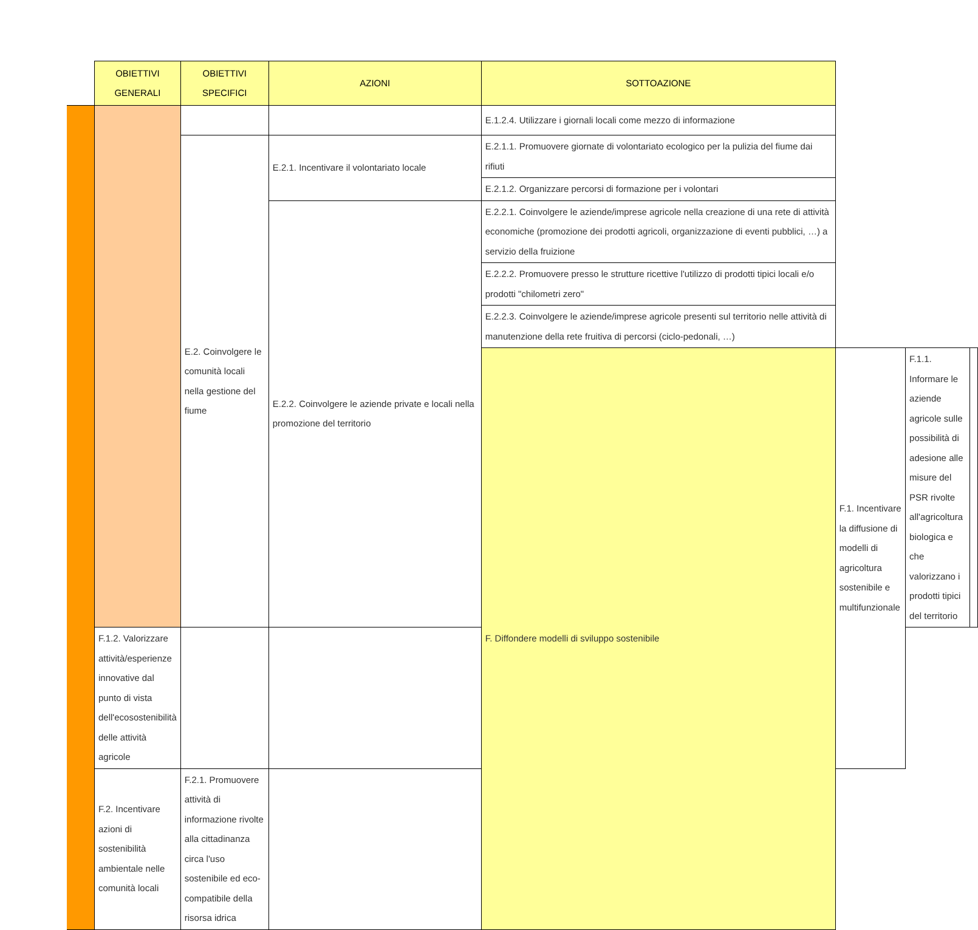| | OBIETTIVI GENERALI | OBIETTIVI SPECIFICI | AZIONI | SOTTOAZIONE | | | |
| --- | --- | --- | --- | --- | --- | --- | --- |
| | | | | E.1.2.4. Utilizzare i giornali locali come mezzo di informazione | | | |
| | | E.2. Coinvolgere le comunità locali nella gestione del fiume | E.2.1. Incentivare il volontariato locale | E.2.1.1. Promuovere giornate di volontariato ecologico per la pulizia del fiume dai rifiuti | | | |
| | | | | E.2.1.2. Organizzare percorsi di formazione per i volontari | | | |
| | | | E.2.2. Coinvolgere le aziende private e locali nella promozione del territorio | E.2.2.1. Coinvolgere le aziende/imprese agricole nella creazione di una rete di attività economiche (promozione dei prodotti agricoli, organizzazione di eventi pubblici, …) a servizio della fruizione | | | |
| | | | | E.2.2.2. Promuovere presso le strutture ricettive l'utilizzo di prodotti tipici locali e/o prodotti "chilometri zero" | | | |
| | | | | E.2.2.3. Coinvolgere le aziende/imprese agricole presenti sul territorio nelle attività di manutenzione della rete fruitiva di percorsi (ciclo-pedonali, …) | | | |
| | | | | F. Diffondere modelli di sviluppo sostenibile | F.1. Incentivare la diffusione di modelli di agricoltura sostenibile e multifunzionale | F.1.1. Informare le aziende agricole sulle possibilità di adesione alle misure del PSR rivolte all'agricoltura biologica e che valorizzano i prodotti tipici del territorio | |
| | F.1.2. Valorizzare attività/esperienze innovative dal punto di vista dell'ecosostenibilità delle attività agricole | | | | | | |
| | F.2. Incentivare azioni di sostenibilità ambientale nelle comunità locali | F.2.1. Promuovere attività di informazione rivolte alla cittadinanza circa l'uso sostenibile ed eco-compatibile della risorsa idrica | | | | | |